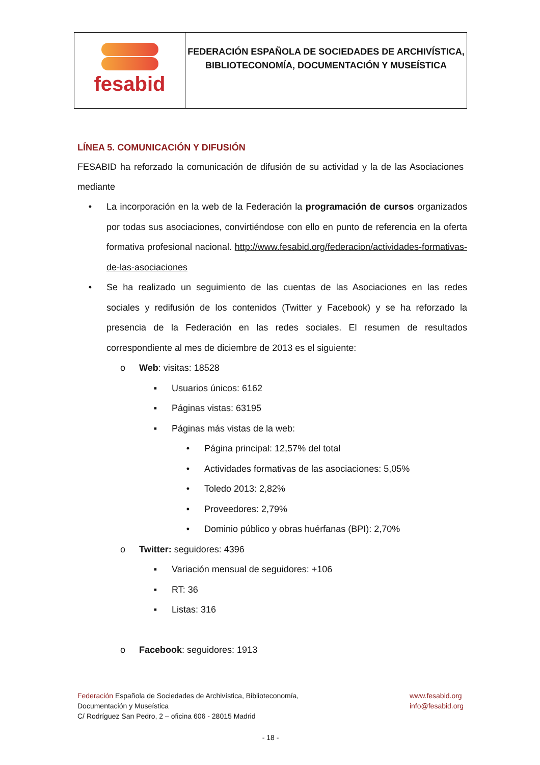| fesabid | FEDERACIÓN ESPAÑOLA DE SOCIEDADES DE ARCHIVÍSTICA, BIBLIOTECONOMÍA, DOCUMENTACIÓN Y MUSEÍSTICA |
LÍNEA 5. COMUNICACIÓN Y DIFUSIÓN
FESABID ha reforzado la comunicación de difusión de su actividad y la de las Asociaciones mediante
• La incorporación en la web de la Federación la programación de cursos organizados por todas sus asociaciones, convirtiéndose con ello en punto de referencia en la oferta formativa profesional nacional. http://www.fesabid.org/federacion/actividades-formativas-de-las-asociaciones
• Se ha realizado un seguimiento de las cuentas de las Asociaciones en las redes sociales y redifusión de los contenidos (Twitter y Facebook) y se ha reforzado la presencia de la Federación en las redes sociales. El resumen de resultados correspondiente al mes de diciembre de 2013 es el siguiente:
o Web: visitas: 18528
▪ Usuarios únicos: 6162
▪ Páginas vistas: 63195
▪ Páginas más vistas de la web:
• Página principal: 12,57% del total
• Actividades formativas de las asociaciones: 5,05%
• Toledo 2013: 2,82%
• Proveedores: 2,79%
• Dominio público y obras huérfanas (BPI): 2,70%
o Twitter: seguidores: 4396
▪ Variación mensual de seguidores: +106
▪ RT: 36
▪ Listas: 316
o Facebook: seguidores: 1913
Federación Española de Sociedades de Archivística, Biblioteconomía,
Documentación y Museística
C/ Rodríguez San Pedro, 2 – oficina 606 - 28015 Madrid
www.fesabid.org
info@fesabid.org
- 18 -